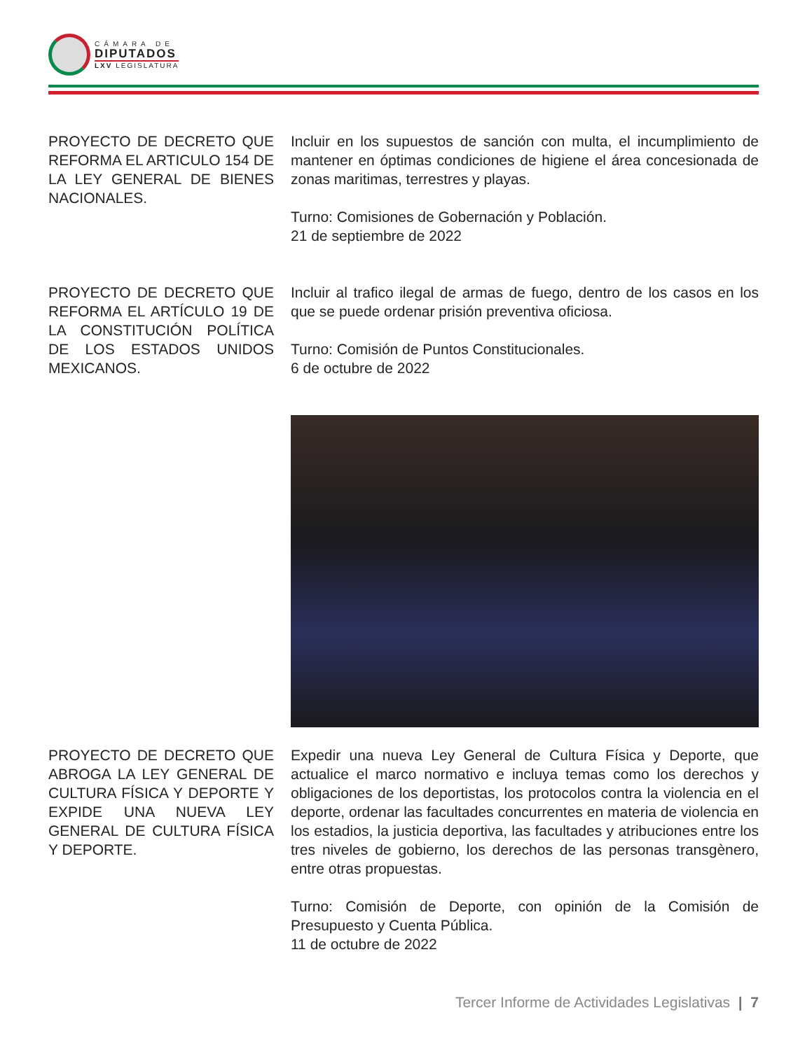CÁMARA DE
DIPUTADOS
LXV LEGISLATURA
PROYECTO DE DECRETO QUE REFORMA EL ARTICULO 154 DE LA LEY GENERAL DE BIENES NACIONALES.
Incluir en los supuestos de sanción con multa, el incumplimiento de mantener en óptimas condiciones de higiene el área concesionada de zonas maritimas, terrestres y playas.
Turno: Comisiones de Gobernación y Población.
21 de septiembre de 2022
PROYECTO DE DECRETO QUE REFORMA EL ARTÍCULO 19 DE LA CONSTITUCIÓN POLÍTICA DE LOS ESTADOS UNIDOS MEXICANOS.
Incluir al trafico ilegal de armas de fuego, dentro de los casos en los que se puede ordenar prisión preventiva oficiosa.
Turno: Comisión de Puntos Constitucionales.
6 de octubre de 2022
PROYECTO DE DECRETO QUE ABROGA LA LEY GENERAL DE CULTURA FÍSICA Y DEPORTE Y EXPIDE UNA NUEVA LEY GENERAL DE CULTURA FÍSICA Y DEPORTE.
Expedir una nueva Ley General de Cultura Física y Deporte, que actualice el marco normativo e incluya temas como los derechos y obligaciones de los deportistas, los protocolos contra la violencia en el deporte, ordenar las facultades concurrentes en materia de violencia en los estadios, la justicia deportiva, las facultades y atribuciones entre los tres niveles de gobierno, los derechos de las personas transgènero, entre otras propuestas.
Turno: Comisión de Deporte, con opinión de la Comisión de Presupuesto y Cuenta Pública.
11 de octubre de 2022
Tercer Informe de Actividades Legislativas | 7